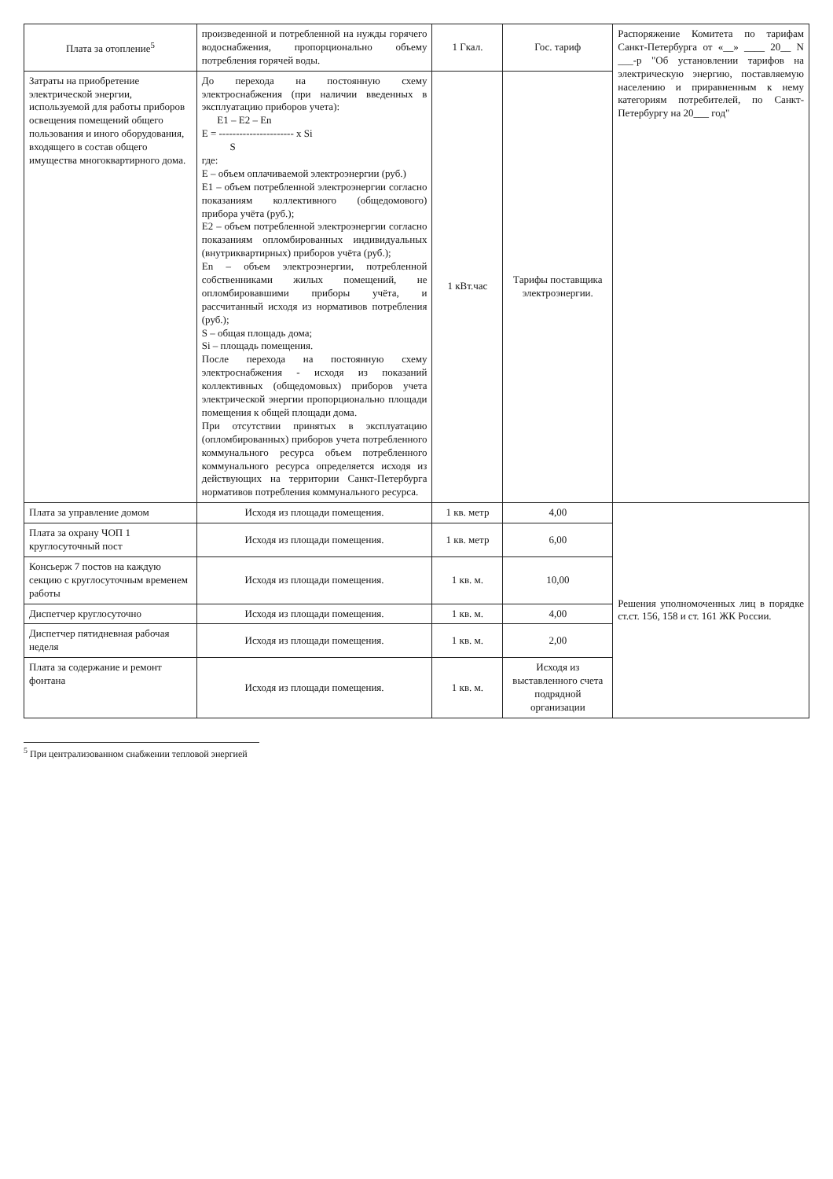| Плата за отопление<sup>5</sup> | произведенной и потребленной на нужды горячего водоснабжения, пропорционально объему потребления горячей воды. | 1 Гкал. | Гос. тариф | Распоряжение Комитета по тарифам Санкт-Петербурга от «__» ____ 20__ N ___-р "Об установлении тарифов на электрическую энергию, поставляемую населению и приравненным к нему категориям потребителей, по Санкт-Петербургу на 20___ год" |
| Затраты на приобретение электрической энергии, используемой для работы приборов освещения помещений общего пользования и иного оборудования, входящего в состав общего имущества многоквартирного дома. | До перехода на постоянную схему электроснабжения (при наличии введенных в эксплуатацию приборов учета): E1 – E2 – En E = ---------------------- x Si S где: E – объем оплачиваемой электроэнергии (руб.) E1 – объем потребленной электроэнергии согласно показаниям коллективного (общедомового) прибора учёта (руб.); E2 – объем потребленной электроэнергии согласно показаниям опломбированных индивидуальных (внутриквартирных) приборов учёта (руб.); En – объем электроэнергии, потребленной собственниками жилых помещений, не опломбировавшими приборы учёта, и рассчитанный исходя из нормативов потребления (руб.); S – общая площадь дома; Si – площадь помещения. После перехода на постоянную схему электроснабжения - исходя из показаний коллективных (общедомовых) приборов учета электрической энергии пропорционально площади помещения к общей площади дома. При отсутствии принятых в эксплуатацию (опломбированных) приборов учета потребленного коммунального ресурса объем потребленного коммунального ресурса определяется исходя из действующих на территории Санкт-Петербурга нормативов потребления коммунального ресурса. | 1 кВт.час | Тарифы поставщика электроэнергии. | |
| Плата за управление домом | Исходя из площади помещения. | 1 кв. метр | 4,00 | Решения уполномоченных лиц в порядке ст.ст. 156, 158 и ст. 161 ЖК России. |
| Плата за охрану ЧОП 1 круглосуточный пост | Исходя из площади помещения. | 1 кв. метр | 6,00 | |
| Консьерж 7 постов на каждую секцию с круглосуточным временем работы | Исходя из площади помещения. | 1 кв. м. | 10,00 | |
| Диспетчер круглосуточно | Исходя из площади помещения. | 1 кв. м. | 4,00 | |
| Диспетчер пятидневная рабочая неделя | Исходя из площади помещения. | 1 кв. м. | 2,00 | |
| Плата за содержание и ремонт фонтана | Исходя из площади помещения. | 1 кв. м. | Исходя из выставленного счета подрядной организации | |
<sup>5</sup> При централизованном снабжении тепловой энергией